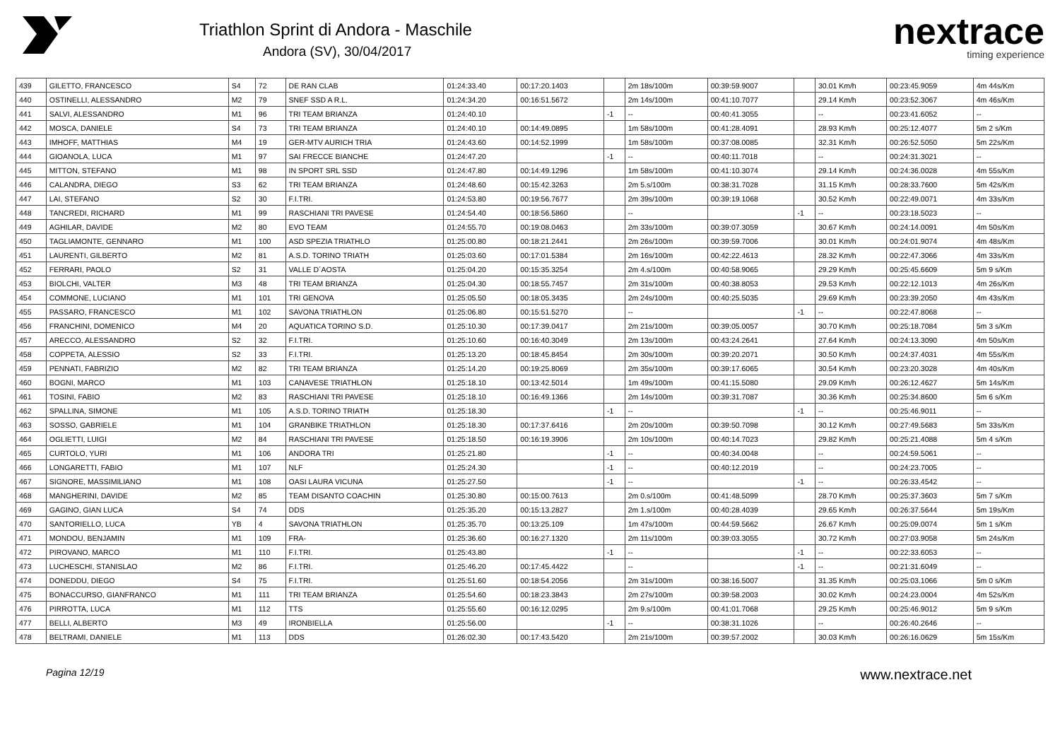Triathlon Sprint di Andora - Maschile
Andora (SV), 30/04/2017
nextrace
timing experience
| 439 | GILETTO, FRANCESCO | S4 | 72 | DE RAN CLAB | 01:24:33.40 | 00:17:20.1403 | | 2m 18s/100m | 00:39:59.9007 | | 30.01 Km/h | 00:23:45.9059 | 4m 44s/Km |
| 440 | OSTINELLI, ALESSANDRO | M2 | 79 | SNEF SSD A R.L. | 01:24:34.20 | 00:16:51.5672 | | 2m 14s/100m | 00:41:10.7077 | | 29.14 Km/h | 00:23:52.3067 | 4m 46s/Km |
| 441 | SALVI, ALESSANDRO | M1 | 96 | TRI TEAM BRIANZA | 01:24:40.10 | | -1 | -- | 00:40:41.3055 | | -- | 00:23:41.6052 | -- |
| 442 | MOSCA, DANIELE | S4 | 73 | TRI TEAM BRIANZA | 01:24:40.10 | 00:14:49.0895 | | 1m 58s/100m | 00:41:28.4091 | | 28.93 Km/h | 00:25:12.4077 | 5m 2 s/Km |
| 443 | IMHOFF, MATTHIAS | M4 | 19 | GER-MTV AURICH TRIA | 01:24:43.60 | 00:14:52.1999 | | 1m 58s/100m | 00:37:08.0085 | | 32.31 Km/h | 00:26:52.5050 | 5m 22s/Km |
| 444 | GIOANOLA, LUCA | M1 | 97 | SAI FRECCE BIANCHE | 01:24:47.20 | | -1 | -- | 00:40:11.7018 | | -- | 00:24:31.3021 | -- |
| 445 | MITTON, STEFANO | M1 | 98 | IN SPORT SRL SSD | 01:24:47.80 | 00:14:49.1296 | | 1m 58s/100m | 00:41:10.3074 | | 29.14 Km/h | 00:24:36.0028 | 4m 55s/Km |
| 446 | CALANDRA, DIEGO | S3 | 62 | TRI TEAM BRIANZA | 01:24:48.60 | 00:15:42.3263 | | 2m 5.s/100m | 00:38:31.7028 | | 31.15 Km/h | 00:28:33.7600 | 5m 42s/Km |
| 447 | LAI, STEFANO | S2 | 30 | F.I.TRI. | 01:24:53.80 | 00:19:56.7677 | | 2m 39s/100m | 00:39:19.1068 | | 30.52 Km/h | 00:22:49.0071 | 4m 33s/Km |
| 448 | TANCREDI, RICHARD | M1 | 99 | RASCHIANI TRI PAVESE | 01:24:54.40 | 00:18:56.5860 | | -- | | -1 | -- | 00:23:18.5023 | -- |
| 449 | AGHILAR, DAVIDE | M2 | 80 | EVO TEAM | 01:24:55.70 | 00:19:08.0463 | | 2m 33s/100m | 00:39:07.3059 | | 30.67 Km/h | 00:24:14.0091 | 4m 50s/Km |
| 450 | TAGLIAMONTE, GENNARO | M1 | 100 | ASD SPEZIA TRIATHLO | 01:25:00.80 | 00:18:21.2441 | | 2m 26s/100m | 00:39:59.7006 | | 30.01 Km/h | 00:24:01.9074 | 4m 48s/Km |
| 451 | LAURENTI, GILBERTO | M2 | 81 | A.S.D. TORINO TRIATH | 01:25:03.60 | 00:17:01.5384 | | 2m 16s/100m | 00:42:22.4613 | | 28.32 Km/h | 00:22:47.3066 | 4m 33s/Km |
| 452 | FERRARI, PAOLO | S2 | 31 | VALLE D´AOSTA | 01:25:04.20 | 00:15:35.3254 | | 2m 4.s/100m | 00:40:58.9065 | | 29.29 Km/h | 00:25:45.6609 | 5m 9 s/Km |
| 453 | BIOLCHI, VALTER | M3 | 48 | TRI TEAM BRIANZA | 01:25:04.30 | 00:18:55.7457 | | 2m 31s/100m | 00:40:38.8053 | | 29.53 Km/h | 00:22:12.1013 | 4m 26s/Km |
| 454 | COMMONE, LUCIANO | M1 | 101 | TRI GENOVA | 01:25:05.50 | 00:18:05.3435 | | 2m 24s/100m | 00:40:25.5035 | | 29.69 Km/h | 00:23:39.2050 | 4m 43s/Km |
| 455 | PASSARO, FRANCESCO | M1 | 102 | SAVONA TRIATHLON | 01:25:06.80 | 00:15:51.5270 | | -- | | -1 | -- | 00:22:47.8068 | -- |
| 456 | FRANCHINI, DOMENICO | M4 | 20 | AQUATICA TORINO S.D. | 01:25:10.30 | 00:17:39.0417 | | 2m 21s/100m | 00:39:05.0057 | | 30.70 Km/h | 00:25:18.7084 | 5m 3 s/Km |
| 457 | ARECCO, ALESSANDRO | S2 | 32 | F.I.TRI. | 01:25:10.60 | 00:16:40.3049 | | 2m 13s/100m | 00:43:24.2641 | | 27.64 Km/h | 00:24:13.3090 | 4m 50s/Km |
| 458 | COPPETA, ALESSIO | S2 | 33 | F.I.TRI. | 01:25:13.20 | 00:18:45.8454 | | 2m 30s/100m | 00:39:20.2071 | | 30.50 Km/h | 00:24:37.4031 | 4m 55s/Km |
| 459 | PENNATI, FABRIZIO | M2 | 82 | TRI TEAM BRIANZA | 01:25:14.20 | 00:19:25.8069 | | 2m 35s/100m | 00:39:17.6065 | | 30.54 Km/h | 00:23:20.3028 | 4m 40s/Km |
| 460 | BOGNI, MARCO | M1 | 103 | CANAVESE TRIATHLON | 01:25:18.10 | 00:13:42.5014 | | 1m 49s/100m | 00:41:15.5080 | | 29.09 Km/h | 00:26:12.4627 | 5m 14s/Km |
| 461 | TOSINI, FABIO | M2 | 83 | RASCHIANI TRI PAVESE | 01:25:18.10 | 00:16:49.1366 | | 2m 14s/100m | 00:39:31.7087 | | 30.36 Km/h | 00:25:34.8600 | 5m 6 s/Km |
| 462 | SPALLINA, SIMONE | M1 | 105 | A.S.D. TORINO TRIATH | 01:25:18.30 | | -1 | -- | | -1 | -- | 00:25:46.9011 | -- |
| 463 | SOSSO, GABRIELE | M1 | 104 | GRANBIKE TRIATHLON | 01:25:18.30 | 00:17:37.6416 | | 2m 20s/100m | 00:39:50.7098 | | 30.12 Km/h | 00:27:49.5683 | 5m 33s/Km |
| 464 | OGLIETTI, LUIGI | M2 | 84 | RASCHIANI TRI PAVESE | 01:25:18.50 | 00:16:19.3906 | | 2m 10s/100m | 00:40:14.7023 | | 29.82 Km/h | 00:25:21.4088 | 5m 4 s/Km |
| 465 | CURTOLO, YURI | M1 | 106 | ANDORA TRI | 01:25:21.80 | | -1 | -- | 00:40:34.0048 | | -- | 00:24:59.5061 | -- |
| 466 | LONGARETTI, FABIO | M1 | 107 | NLF | 01:25:24.30 | | -1 | -- | 00:40:12.2019 | | -- | 00:24:23.7005 | -- |
| 467 | SIGNORE, MASSIMILIANO | M1 | 108 | OASI LAURA VICUNA | 01:25:27.50 | | -1 | -- | | -1 | -- | 00:26:33.4542 | -- |
| 468 | MANGHERINI, DAVIDE | M2 | 85 | TEAM DISANTO COACHIN | 01:25:30.80 | 00:15:00.7613 | | 2m 0.s/100m | 00:41:48.5099 | | 28.70 Km/h | 00:25:37.3603 | 5m 7 s/Km |
| 469 | GAGINO, GIAN LUCA | S4 | 74 | DDS | 01:25:35.20 | 00:15:13.2827 | | 2m 1.s/100m | 00:40:28.4039 | | 29.65 Km/h | 00:26:37.5644 | 5m 19s/Km |
| 470 | SANTORIELLO, LUCA | YB | 4 | SAVONA TRIATHLON | 01:25:35.70 | 00:13:25.109 | | 1m 47s/100m | 00:44:59.5662 | | 26.67 Km/h | 00:25:09.0074 | 5m 1 s/Km |
| 471 | MONDOU, BENJAMIN | M1 | 109 | FRA- | 01:25:36.60 | 00:16:27.1320 | | 2m 11s/100m | 00:39:03.3055 | | 30.72 Km/h | 00:27:03.9058 | 5m 24s/Km |
| 472 | PIROVANO, MARCO | M1 | 110 | F.I.TRI. | 01:25:43.80 | | -1 | -- | | -1 | -- | 00:22:33.6053 | -- |
| 473 | LUCHESCHI, STANISLAO | M2 | 86 | F.I.TRI. | 01:25:46.20 | 00:17:45.4422 | | -- | | -1 | -- | 00:21:31.6049 | -- |
| 474 | DONEDDU, DIEGO | S4 | 75 | F.I.TRI. | 01:25:51.60 | 00:18:54.2056 | | 2m 31s/100m | 00:38:16.5007 | | 31.35 Km/h | 00:25:03.1066 | 5m 0 s/Km |
| 475 | BONACCURSO, GIANFRANCO | M1 | 111 | TRI TEAM BRIANZA | 01:25:54.60 | 00:18:23.3843 | | 2m 27s/100m | 00:39:58.2003 | | 30.02 Km/h | 00:24:23.0004 | 4m 52s/Km |
| 476 | PIRROTTA, LUCA | M1 | 112 | TTS | 01:25:55.60 | 00:16:12.0295 | | 2m 9.s/100m | 00:41:01.7068 | | 29.25 Km/h | 00:25:46.9012 | 5m 9 s/Km |
| 477 | BELLI, ALBERTO | M3 | 49 | IRONBIELLA | 01:25:56.00 | | -1 | -- | 00:38:31.1026 | | -- | 00:26:40.2646 | -- |
| 478 | BELTRAMI, DANIELE | M1 | 113 | DDS | 01:26:02.30 | 00:17:43.5420 | | 2m 21s/100m | 00:39:57.2002 | | 30.03 Km/h | 00:26:16.0629 | 5m 15s/Km |
Pagina 12/19 www.nextrace.net